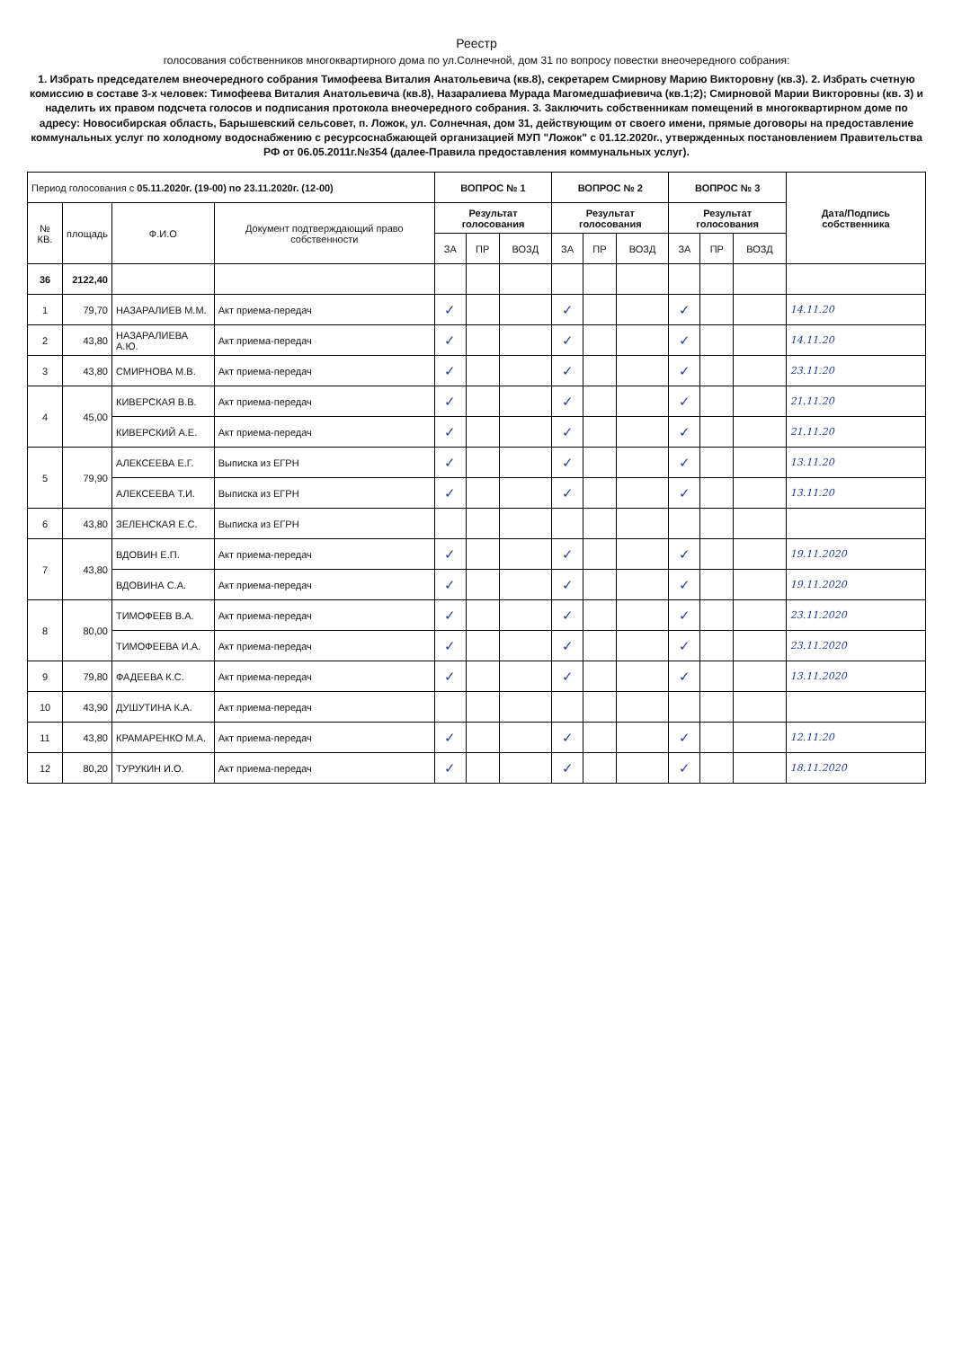Реестр
голосования собственников многоквартирного дома по ул.Солнечной, дом 31 по вопросу повестки внеочередного собрания:
1. Избрать председателем внеочередного собрания Тимофеева Виталия Анатольевича (кв.8), секретарем Смирнову Марию Викторовну (кв.3). 2. Избрать счетную комиссию в составе 3-х человек: Тимофеева Виталия Анатольевича (кв.8), Назаралиева Мурада Магомедшафиевича (кв.1;2); Смирновой Марии Викторовны (кв. 3) и наделить их правом подсчета голосов и подписания протокола внеочередного собрания. 3. Заключить собственникам помещений в многоквартирном доме по адресу: Новосибирская область, Барышевский сельсовет, п. Ложок, ул. Солнечная, дом 31, действующим от своего имени, прямые договоры на предоставление коммунальных услуг по холодному водоснабжению с ресурсоснабжающей организацией МУП "Ложок" с 01.12.2020г., утвержденных постановлением Правительства РФ от 06.05.2011г.№354 (далее-Правила предоставления коммунальных услуг).
| Период голосования с 05.11.2020г. (19-00) по 23.11.2020г. (12-00) | | | | ВОПРОС № 1 | | | ВОПРОС № 2 | | | ВОПРОС № 3 | | | Дата/Подпись собственника |
| --- | --- | --- | --- | --- | --- | --- | --- | --- | --- | --- | --- | --- | --- |
| № КВ. | площадь | Ф.И.О | Документ подтверждающий право собственности | Результат голосования | | | Результат голосования | | | Результат голосования | | | |
| | | | | ЗА | ПР | ВОЗД | ЗА | ПР | ВОЗД | ЗА | ПР | ВОЗД | |
| 36 | 2122,40 | | | | | | | | | | | | |
| 1 | 79,70 | НАЗАРАЛИЕВ М.М. | Акт приема-передач | ✓ | | | ✓ | | | ✓ | | | 14.11.20 |
| 2 | 43,80 | НАЗАРАЛИЕВА А.Ю. | Акт приема-передач | ✓ | | | ✓ | | | ✓ | | | 14.11.20 |
| 3 | 43,80 | СМИРНОВА М.В. | Акт приема-передач | ✓ | | | ✓ | | | ✓ | | | 23.11.20 |
| 4 | 45,00 | КИВЕРСКАЯ В.В. | Акт приема-передач | ✓ | | | ✓ | | | ✓ | | | 21.11.20 |
| | | КИВЕРСКИЙ А.Е. | Акт приема-передач | ✓ | | | ✓ | | | ✓ | | | 21.11.20 |
| 5 | 79,90 | АЛЕКСЕЕВА Е.Г. | Выписка из ЕГРН | ✓ | | | ✓ | | | ✓ | | | 13.11.20 |
| | | АЛЕКСЕЕВА Т.И. | Выписка из ЕГРН | ✓ | | | ✓ | | | ✓ | | | 13.11.20 |
| 6 | 43,80 | ЗЕЛЕНСКАЯ Е.С. | Выписка из ЕГРН | | | | | | | | | | |
| 7 | 43,80 | ВДОВИН Е.П. | Акт приема-передач | ✓ | | | ✓ | | | ✓ | | | 19.11.2020 |
| | | ВДОВИНА С.А. | Акт приема-передач | ✓ | | | ✓ | | | ✓ | | | 19.11.2020 |
| 8 | 80,00 | ТИМОФЕЕВ В.А. | Акт приема-передач | ✓ | | | ✓ | | | ✓ | | | 23.11.2020 |
| | | ТИМОФЕЕВА И.А. | Акт приема-передач | ✓ | | | ✓ | | | ✓ | | | 23.11.2020 |
| 9 | 79,80 | ФАДЕЕВА К.С. | Акт приема-передач | ✓ | | | ✓ | | | ✓ | | | 13.11.2020 |
| 10 | 43,90 | ДУШУТИНА К.А. | Акт приема-передач | | | | | | | | | | |
| 11 | 43,80 | КРАМАРЕНКО М.А. | Акт приема-передач | ✓ | | | ✓ | | | ✓ | | | 12.11.20 |
| 12 | 80,20 | ТУРУКИН И.О. | Акт приема-передач | ✓ | | | ✓ | | | ✓ | | | 18.11.2020 |